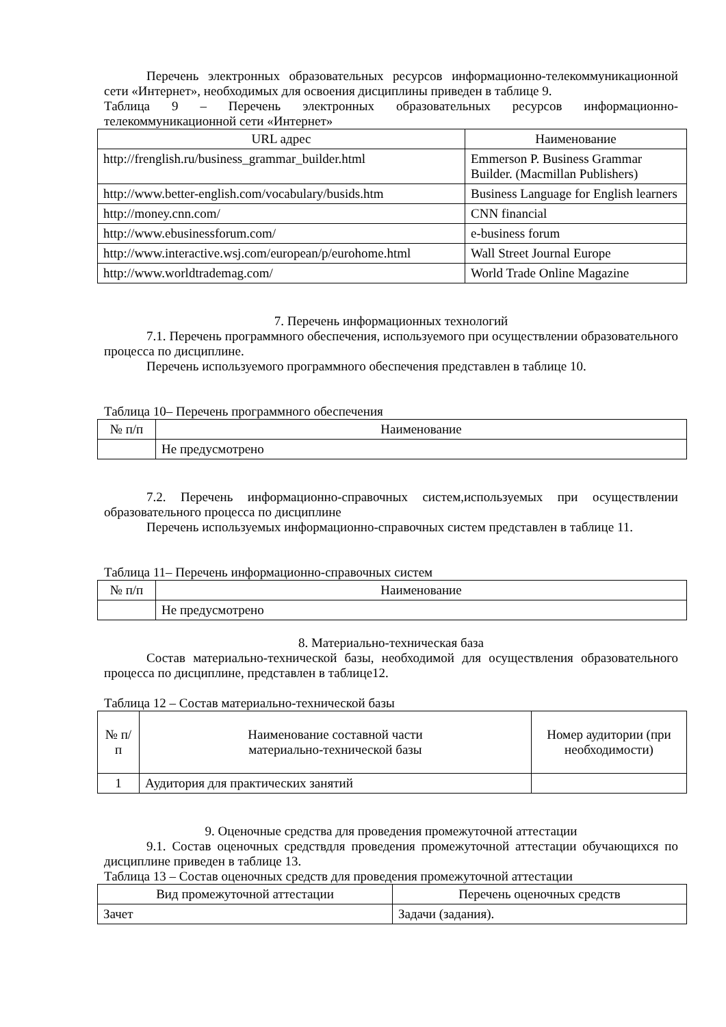Перечень электронных образовательных ресурсов информационно-телекоммуникационной сети «Интернет», необходимых для освоения дисциплины приведен в таблице 9.
Таблица 9 – Перечень электронных образовательных ресурсов информационно-телекоммуникационной сети «Интернет»
| URL адрес | Наименование |
| --- | --- |
| http://frenglish.ru/business_grammar_builder.html | Emmerson P. Business Grammar Builder. (Macmillan Publishers) |
| http://www.better-english.com/vocabulary/busids.htm | Business Language for English learners |
| http://money.cnn.com/ | CNN financial |
| http://www.ebusinessforum.com/ | e-business forum |
| http://www.interactive.wsj.com/european/p/eurohome.html | Wall Street Journal Europe |
| http://www.worldtrademag.com/ | World Trade Online Magazine |
7. Перечень информационных технологий
7.1. Перечень программного обеспечения, используемого при осуществлении образовательного процесса по дисциплине.
Перечень используемого программного обеспечения представлен в таблице 10.
Таблица 10– Перечень программного обеспечения
| № п/п | Наименование |
| --- | --- |
| | Не предусмотрено |
7.2. Перечень информационно-справочных систем,используемых при осуществлении образовательного процесса по дисциплине
Перечень используемых информационно-справочных систем представлен в таблице 11.
Таблица 11– Перечень информационно-справочных систем
| № п/п | Наименование |
| --- | --- |
| | Не предусмотрено |
8. Материально-техническая база
Состав материально-технической базы, необходимой для осуществления образовательного процесса по дисциплине, представлен в таблице12.
Таблица 12 – Состав материально-технической базы
| № п/п | Наименование составной части материально-технической базы | Номер аудитории (при необходимости) |
| --- | --- | --- |
| 1 | Аудитория для практических занятий | |
9. Оценочные средства для проведения промежуточной аттестации
9.1. Состав оценочных средствдля проведения промежуточной аттестации обучающихся по дисциплине приведен в таблице 13.
Таблица 13 – Состав оценочных средств для проведения промежуточной аттестации
| Вид промежуточной аттестации | Перечень оценочных средств |
| --- | --- |
| Зачет | Задачи (задания). |